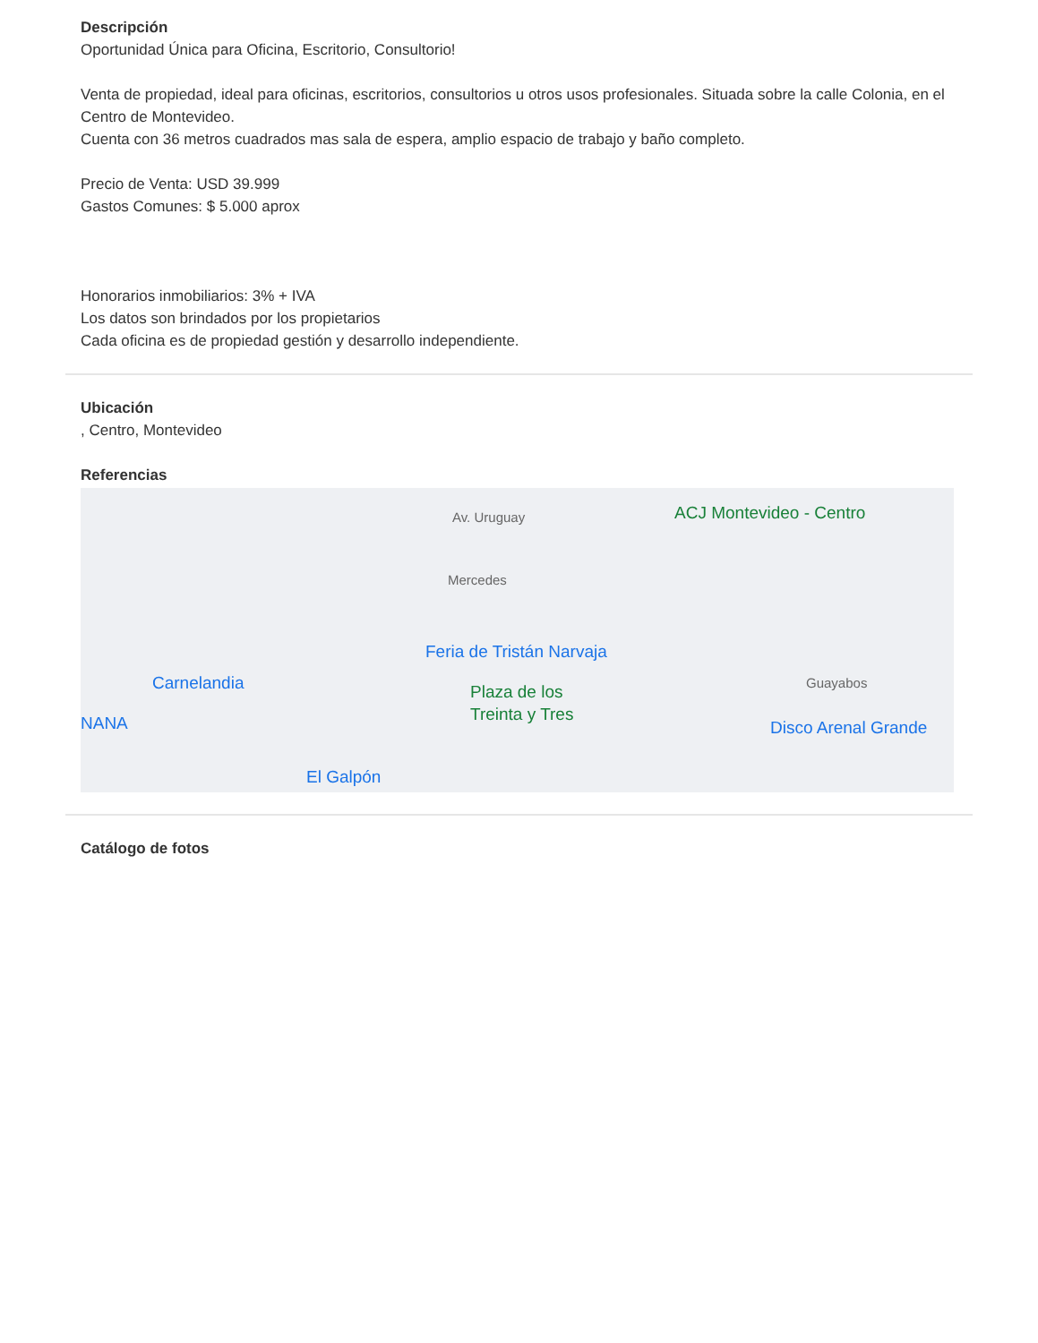Descripción
Oportunidad Única para Oficina, Escritorio, Consultorio!
Venta de propiedad, ideal para oficinas, escritorios, consultorios u otros usos profesionales. Situada sobre la calle Colonia, en el Centro de Montevideo.
Cuenta con 36 metros cuadrados mas sala de espera, amplio espacio de trabajo y baño completo.
Precio de Venta: USD 39.999
Gastos Comunes: $ 5.000 aprox
Honorarios inmobiliarios: 3% + IVA
Los datos son brindados por los propietarios
Cada oficina es de propiedad gestión y desarrollo independiente.
Ubicación
, Centro, Montevideo
Referencias
ACJ Montevideo - Centro
Mercedes
Av. Uruguay
Feria de Tristán Narvaja
Carnelandia
NANA
Plaza de los
Treinta y Tres
Guayabos
Disco Arenal Grande
El Galpón
Catálogo de fotos